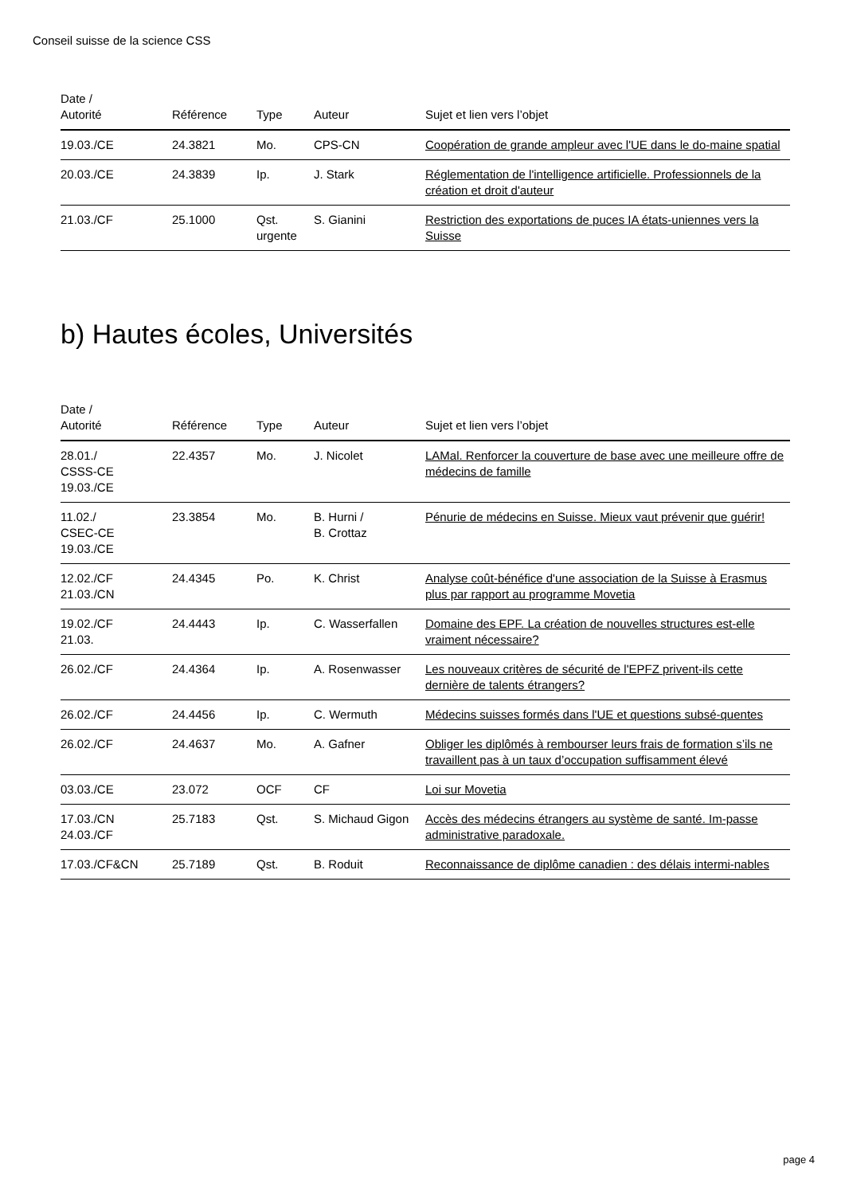Conseil suisse de la science CSS
| Date / Autorité | Référence | Type | Auteur | Sujet et lien vers l’objet |
| --- | --- | --- | --- | --- |
| 19.03./CE | 24.3821 | Mo. | CPS-CN | Coopération de grande ampleur avec l'UE dans le do-maine spatial |
| 20.03./CE | 24.3839 | Ip. | J. Stark | Réglementation de l'intelligence artificielle. Professionnels de la création et droit d'auteur |
| 21.03./CF | 25.1000 | Qst. urgente | S. Gianini | Restriction des exportations de puces IA états-uniennes vers la Suisse |
b) Hautes écoles, Universités
| Date / Autorité | Référence | Type | Auteur | Sujet et lien vers l’objet |
| --- | --- | --- | --- | --- |
| 28.01./ CSSS-CE 19.03./CE | 22.4357 | Mo. | J. Nicolet | LAMal. Renforcer la couverture de base avec une meilleure offre de médecins de famille |
| 11.02./ CSEC-CE 19.03./CE | 23.3854 | Mo. | B. Hurni / B. Crottaz | Pénurie de médecins en Suisse. Mieux vaut prévenir que guérir! |
| 12.02./CF 21.03./CN | 24.4345 | Po. | K. Christ | Analyse coût-bénéfice d'une association de la Suisse à Erasmus plus par rapport au programme Movetia |
| 19.02./CF 21.03. | 24.4443 | Ip. | C. Wasserfallen | Domaine des EPF. La création de nouvelles structures est-elle vraiment nécessaire? |
| 26.02./CF | 24.4364 | Ip. | A. Rosenwasser | Les nouveaux critères de sécurité de l'EPFZ privent-ils cette dernière de talents étrangers? |
| 26.02./CF | 24.4456 | Ip. | C. Wermuth | Médecins suisses formés dans l'UE et questions subsé-quentes |
| 26.02./CF | 24.4637 | Mo. | A. Gafner | Obliger les diplômés à rembourser leurs frais de formation s’ils ne travaillent pas à un taux d’occupation suffisamment élevé |
| 03.03./CE | 23.072 | OCF | CF | Loi sur Movetia |
| 17.03./CN 24.03./CF | 25.7183 | Qst. | S. Michaud Gigon | Accès des médecins étrangers au système de santé. Im-passe administrative paradoxale. |
| 17.03./CF&CN | 25.7189 | Qst. | B. Roduit | Reconnaissance de diplôme canadien : des délais intermi-nables |
page 4